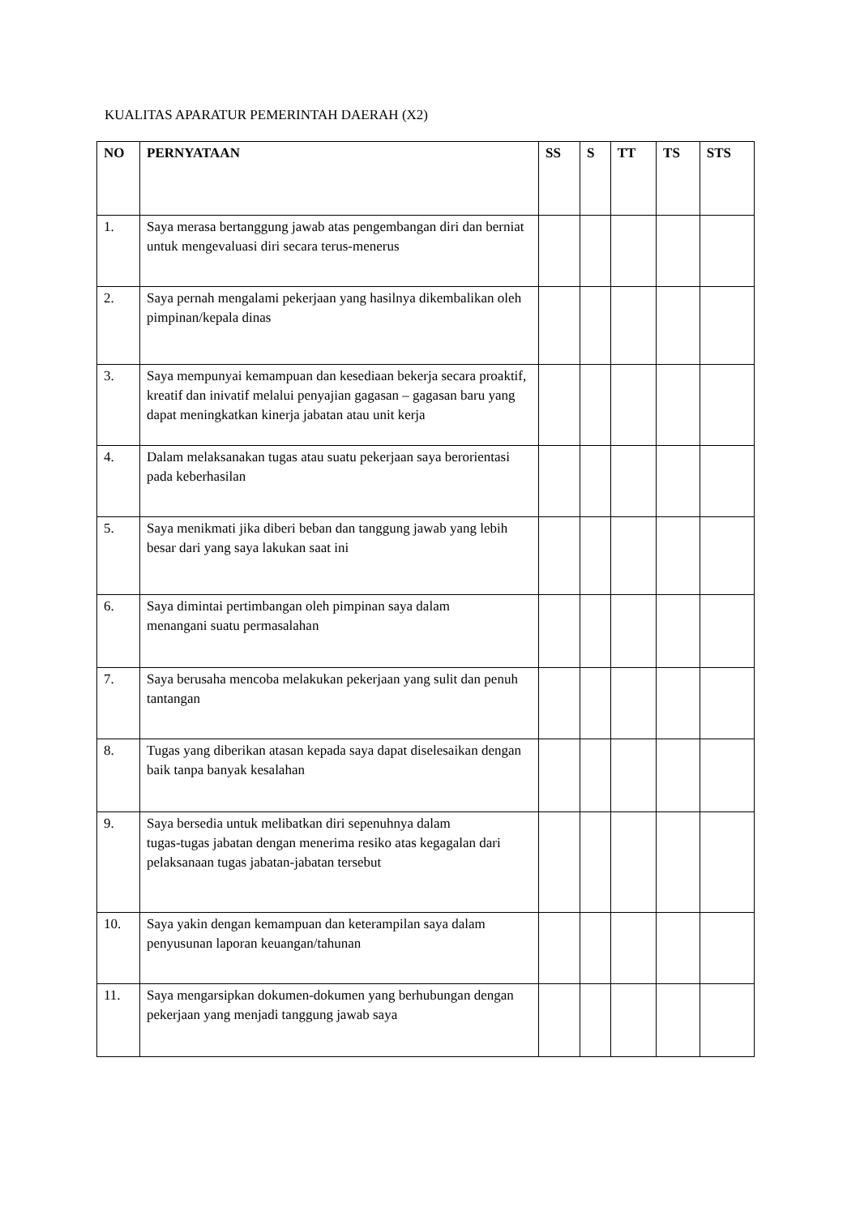KUALITAS APARATUR PEMERINTAH DAERAH (X2)
| NO | PERNYATAAN | SS | S | TT | TS | STS |
| --- | --- | --- | --- | --- | --- | --- |
| 1. | Saya merasa bertanggung jawab atas pengembangan diri dan berniat untuk mengevaluasi diri secara terus-menerus | | | | | |
| 2. | Saya pernah mengalami pekerjaan yang hasilnya dikembalikan oleh pimpinan/kepala dinas | | | | | |
| 3. | Saya mempunyai kemampuan dan kesediaan bekerja secara proaktif, kreatif dan inivatif melalui penyajian gagasan – gagasan baru yang dapat meningkatkan kinerja jabatan atau unit kerja | | | | | |
| 4. | Dalam melaksanakan tugas atau suatu pekerjaan saya berorientasi pada keberhasilan | | | | | |
| 5. | Saya menikmati jika diberi beban dan tanggung jawab yang lebih besar dari yang saya lakukan saat ini | | | | | |
| 6. | Saya dimintai pertimbangan oleh pimpinan saya dalam menangani suatu permasalahan | | | | | |
| 7. | Saya berusaha mencoba melakukan pekerjaan yang sulit dan penuh tantangan | | | | | |
| 8. | Tugas yang diberikan atasan kepada saya dapat diselesaikan dengan baik tanpa banyak kesalahan | | | | | |
| 9. | Saya bersedia untuk melibatkan diri sepenuhnya dalam tugas-tugas jabatan dengan menerima resiko atas kegagalan dari pelaksanaan tugas jabatan-jabatan tersebut | | | | | |
| 10. | Saya yakin dengan kemampuan dan keterampilan saya dalam penyusunan laporan keuangan/tahunan | | | | | |
| 11. | Saya mengarsipkan dokumen-dokumen yang berhubungan dengan pekerjaan yang menjadi tanggung jawab saya | | | | | |